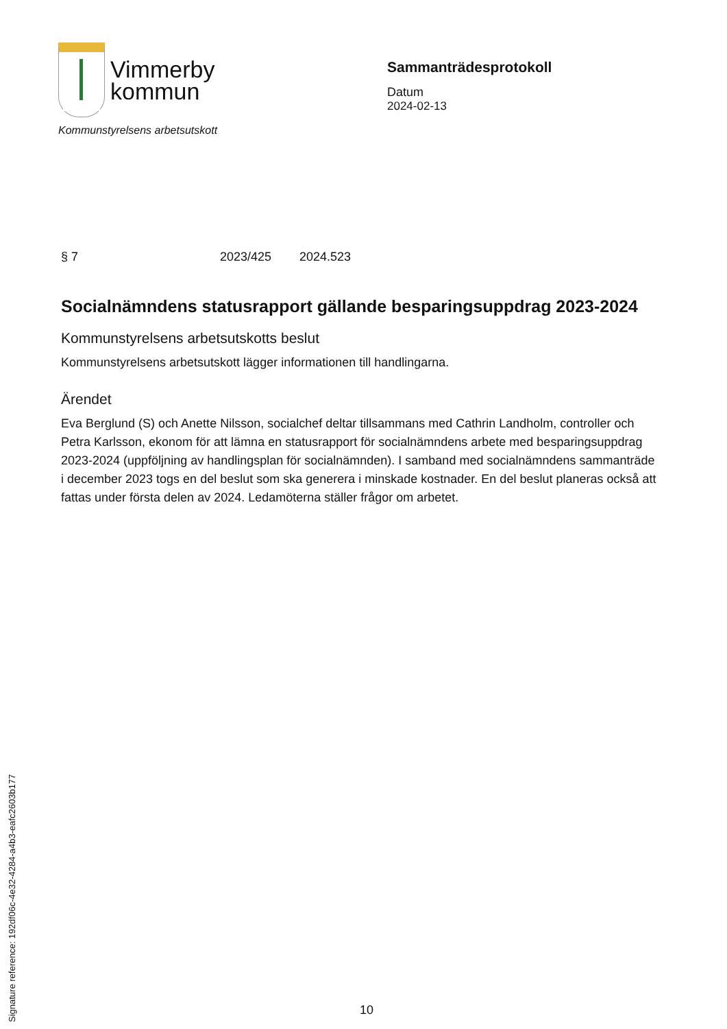Vimmerby
kommun
Kommunstyrelsens arbetsutskott
Sammanträdesprotokoll
Datum
2024-02-13
§ 7 2023/425 2024.523
Socialnämndens statusrapport gällande besparingsuppdrag 2023-2024
Kommunstyrelsens arbetsutskotts beslut
Kommunstyrelsens arbetsutskott lägger informationen till handlingarna.
Ärendet
Eva Berglund (S) och Anette Nilsson, socialchef deltar tillsammans med Cathrin Landholm, controller och Petra Karlsson, ekonom för att lämna en statusrapport för socialnämndens arbete med besparingsuppdrag 2023-2024 (uppföljning av handlingsplan för socialnämnden). I samband med socialnämndens sammanträde i december 2023 togs en del beslut som ska generera i minskade kostnader. En del beslut planeras också att fattas under första delen av 2024. Ledamöterna ställer frågor om arbetet.
Signature reference: 192df06c-4e32-4284-a4b3-eafc2603b177
10